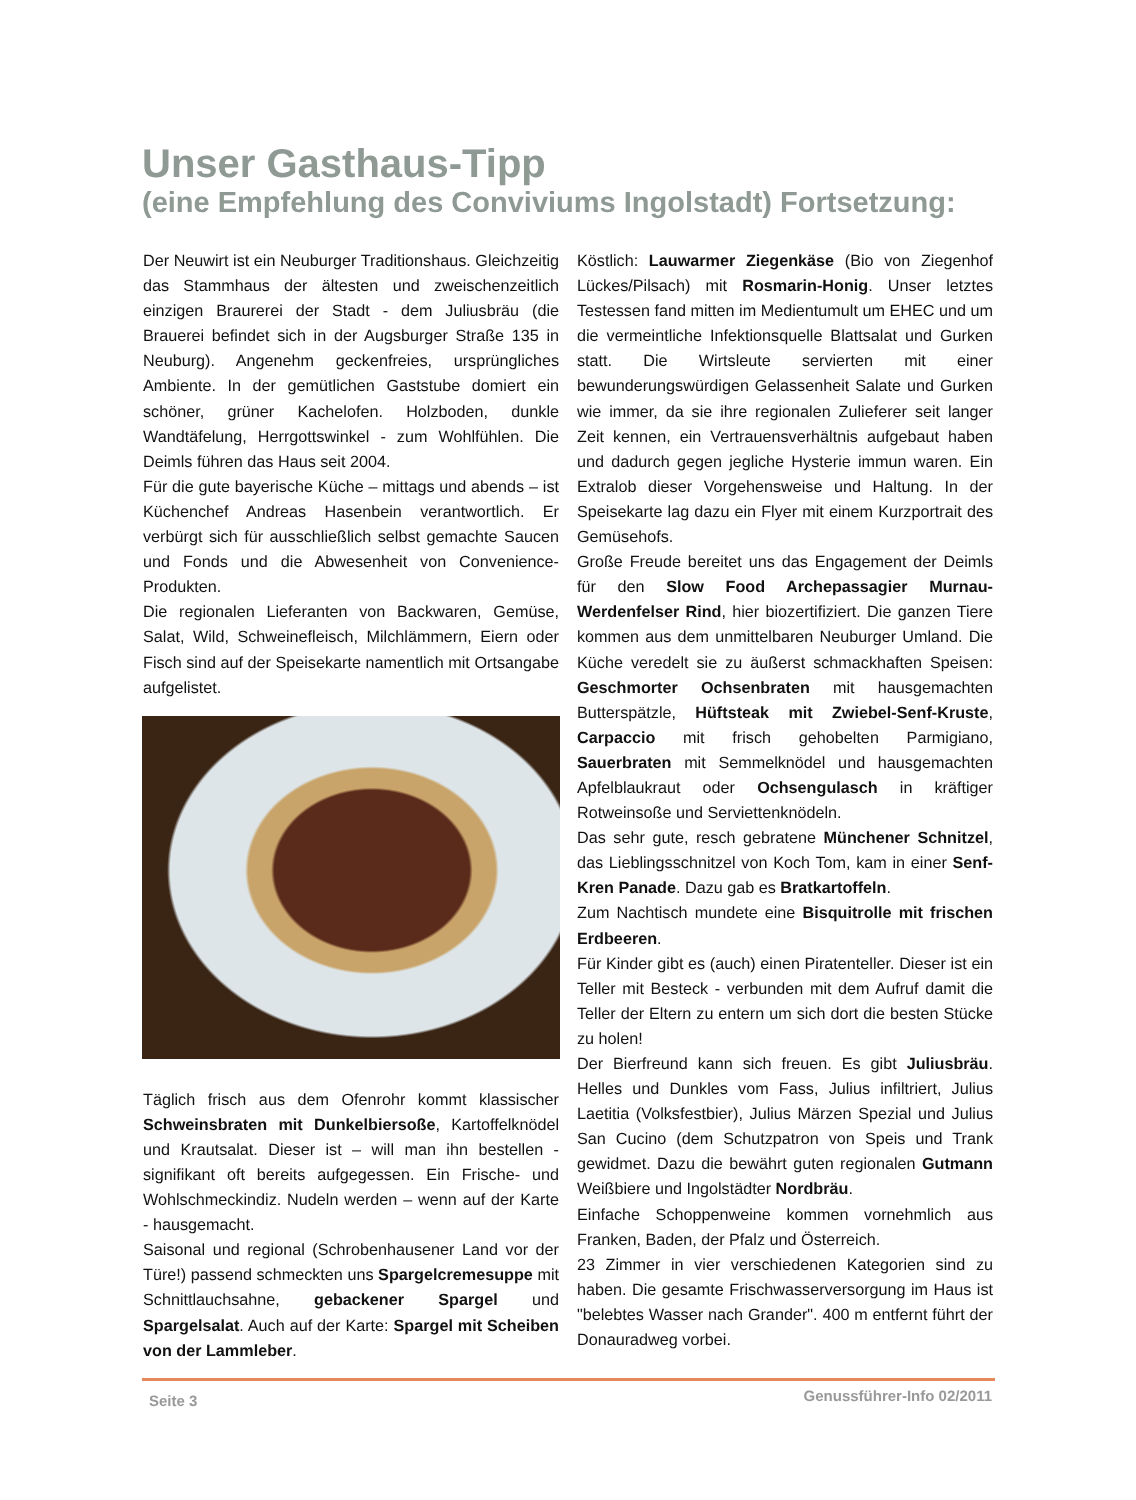Unser Gasthaus-Tipp
(eine Empfehlung des Conviviums Ingolstadt) Fortsetzung:
Der Neuwirt ist ein Neuburger Traditionshaus. Gleichzeitig das Stammhaus der ältesten und zweischenzeitlich einzigen Braurerei der Stadt - dem Juliusbräu (die Brauerei befindet sich in der Augsburger Straße 135 in Neuburg). Angenehm geckenfreies, ursprüngliches Ambiente. In der gemütlichen Gaststube domiert ein schöner, grüner Kachelofen. Holzboden, dunkle Wandtäfelung, Herrgottswinkel - zum Wohlfühlen. Die Deimls führen das Haus seit 2004.
Für die gute bayerische Küche – mittags und abends – ist Küchenchef Andreas Hasenbein verantwortlich. Er verbürgt sich für ausschließlich selbst gemachte Saucen und Fonds und die Abwesenheit von Convenience-Produkten.
Die regionalen Lieferanten von Backwaren, Gemüse, Salat, Wild, Schweinefleisch, Milchlämmern, Eiern oder Fisch sind auf der Speisekarte namentlich mit Ortsangabe aufgelistet.
Täglich frisch aus dem Ofenrohr kommt klassischer Schweinsbraten mit Dunkelbiersoße, Kartoffelknödel und Krautsalat. Dieser ist – will man ihn bestellen - signifikant oft bereits aufgegessen. Ein Frische- und Wohlschmeckindiz. Nudeln werden – wenn auf der Karte - hausgemacht.
Saisonal und regional (Schrobenhausener Land vor der Türe!) passend schmeckten uns Spargelcremesuppe mit Schnittlauchsahne, gebackener Spargel und Spargelsalat. Auch auf der Karte: Spargel mit Scheiben von der Lammleber.
Köstlich: Lauwarmer Ziegenkäse (Bio von Ziegenhof Lückes/Pilsach) mit Rosmarin-Honig. Unser letztes Testessen fand mitten im Medientumult um EHEC und um die vermeintliche Infektionsquelle Blattsalat und Gurken statt. Die Wirtsleute servierten mit einer bewunderungswürdigen Gelassenheit Salate und Gurken wie immer, da sie ihre regionalen Zulieferer seit langer Zeit kennen, ein Vertrauensverhältnis aufgebaut haben und dadurch gegen jegliche Hysterie immun waren. Ein Extralob dieser Vorgehensweise und Haltung. In der Speisekarte lag dazu ein Flyer mit einem Kurzportrait des Gemüsehofs.
Große Freude bereitet uns das Engagement der Deimls für den Slow Food Archepassagier Murnau-Werdenfelser Rind, hier biozertifiziert. Die ganzen Tiere kommen aus dem unmittelbaren Neuburger Umland. Die Küche veredelt sie zu äußerst schmackhaften Speisen: Geschmorter Ochsenbraten mit hausgemachten Butterspätzle, Hüftsteak mit Zwiebel-Senf-Kruste, Carpaccio mit frisch gehobelten Parmigiano, Sauerbraten mit Semmelknödel und hausgemachten Apfelblaukraut oder Ochsengulasch in kräftiger Rotweinsoße und Serviettenknödeln.
Das sehr gute, resch gebratene Münchener Schnitzel, das Lieblingsschnitzel von Koch Tom, kam in einer Senf-Kren Panade. Dazu gab es Bratkartoffeln.
Zum Nachtisch mundete eine Bisquitrolle mit frischen Erdbeeren.
Für Kinder gibt es (auch) einen Piratenteller. Dieser ist ein Teller mit Besteck - verbunden mit dem Aufruf damit die Teller der Eltern zu entern um sich dort die besten Stücke zu holen!
Der Bierfreund kann sich freuen. Es gibt Juliusbräu. Helles und Dunkles vom Fass, Julius infiltriert, Julius Laetitia (Volksfestbier), Julius Märzen Spezial und Julius San Cucino (dem Schutzpatron von Speis und Trank gewidmet. Dazu die bewährt guten regionalen Gutmann Weißbiere und Ingolstädter Nordbräu.
Einfache Schoppenweine kommen vornehmlich aus Franken, Baden, der Pfalz und Österreich.
23 Zimmer in vier verschiedenen Kategorien sind zu haben. Die gesamte Frischwasserversorgung im Haus ist "belebtes Wasser nach Grander". 400 m entfernt führt der Donauradweg vorbei.
Seite 3 Genussführer-Info 02/2011